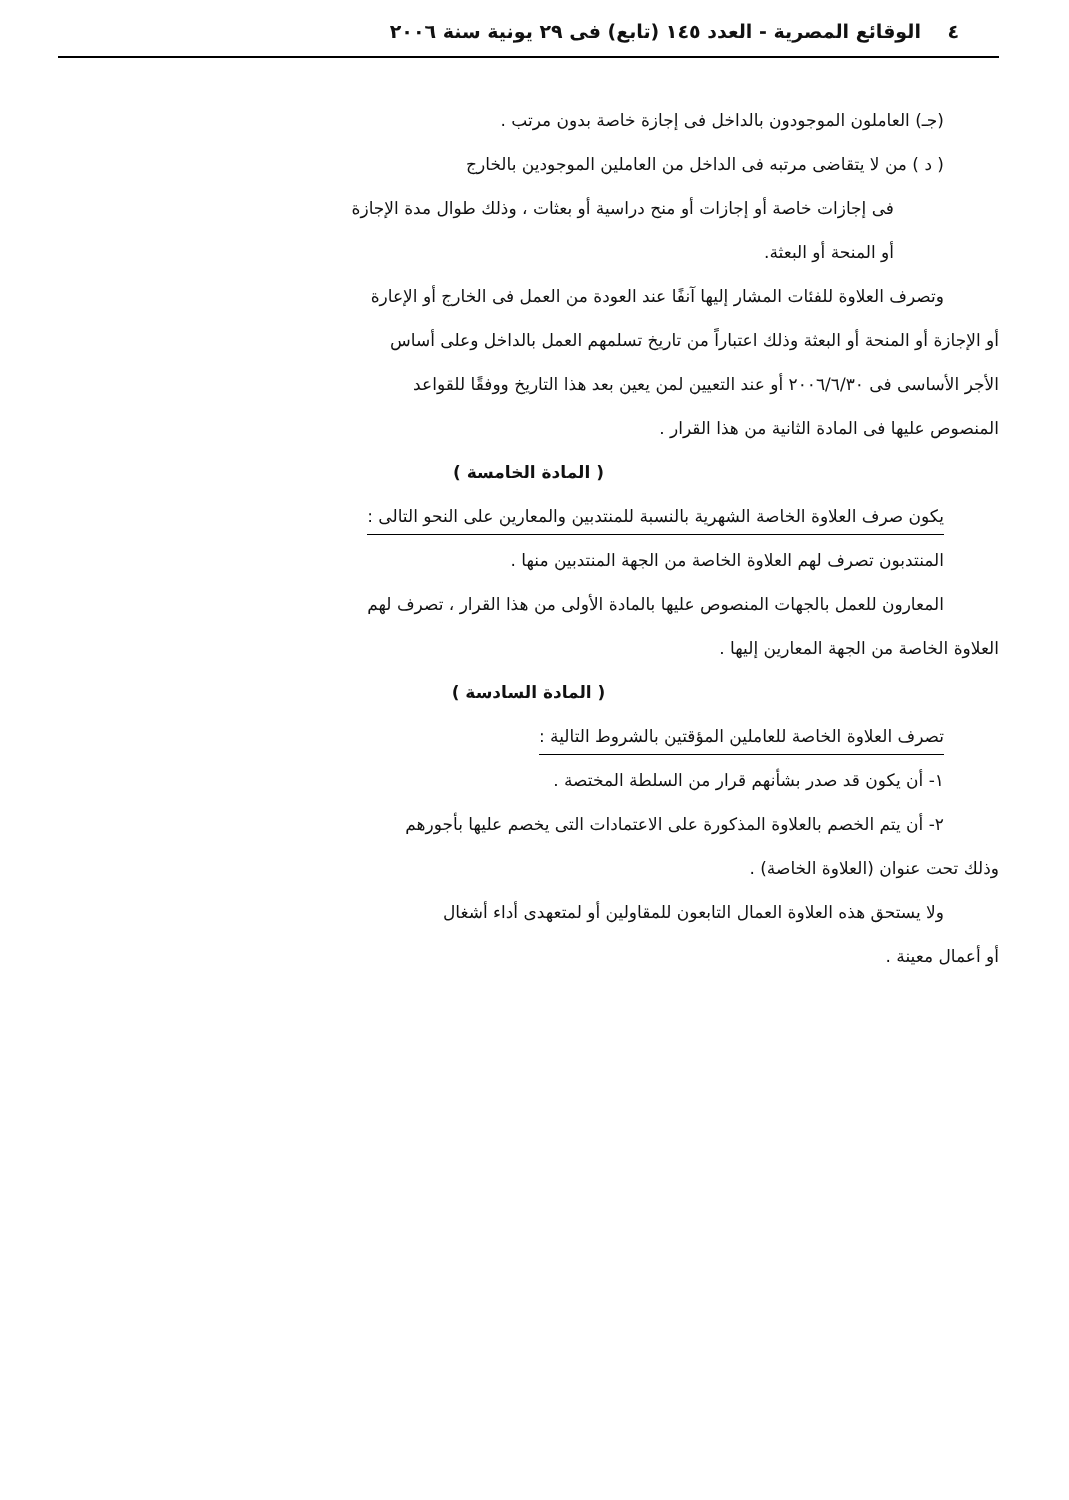٤ الوقائع المصرية - العدد ١٤٥ (تابع) فى ٢٩ يونية سنة ٢٠٠٦
(جـ) العاملون الموجودون بالداخل فى إجازة خاصة بدون مرتب .
( د ) من لا يتقاضى مرتبه فى الداخل من العاملين الموجودين بالخارج
فى إجازات خاصة أو إجازات أو منح دراسية أو بعثات ، وذلك طوال مدة الإجازة
أو المنحة أو البعثة.
وتصرف العلاوة للفئات المشار إليها آنفًا عند العودة من العمل فى الخارج أو الإعارة
أو الإجازة أو المنحة أو البعثة وذلك اعتباراً من تاريخ تسلمهم العمل بالداخل وعلى أساس
الأجر الأساسى فى ٢٠٠٦/٦/٣٠ أو عند التعيين لمن يعين بعد هذا التاريخ ووفقًا للقواعد
المنصوص عليها فى المادة الثانية من هذا القرار .
( المادة الخامسة )
يكون صرف العلاوة الخاصة الشهرية بالنسبة للمنتدبين والمعارين على النحو التالى :
المنتدبون تصرف لهم العلاوة الخاصة من الجهة المنتدبين منها .
المعارون للعمل بالجهات المنصوص عليها بالمادة الأولى من هذا القرار ، تصرف لهم
العلاوة الخاصة من الجهة المعارين إليها .
( المادة السادسة )
تصرف العلاوة الخاصة للعاملين المؤقتين بالشروط التالية :
١- أن يكون قد صدر بشأنهم قرار من السلطة المختصة .
٢- أن يتم الخصم بالعلاوة المذكورة على الاعتمادات التى يخصم عليها بأجورهم
وذلك تحت عنوان (العلاوة الخاصة) .
ولا يستحق هذه العلاوة العمال التابعون للمقاولين أو لمتعهدى أداء أشغال
أو أعمال معينة .